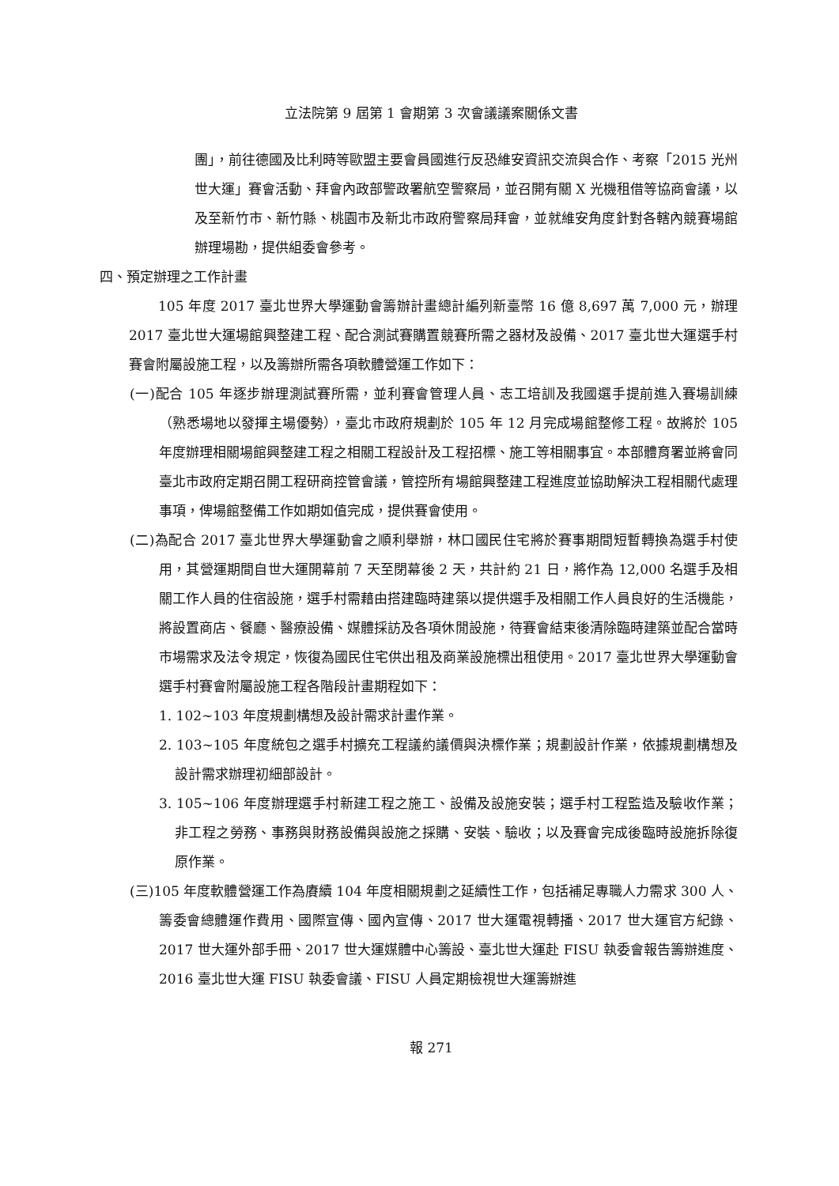立法院第 9 屆第 1 會期第 3 次會議議案關係文書
團」，前往德國及比利時等歐盟主要會員國進行反恐維安資訊交流與合作、考察「2015 光州世大運」賽會活動、拜會內政部警政署航空警察局，並召開有關 X 光機租借等協商會議，以及至新竹市、新竹縣、桃園市及新北市政府警察局拜會，並就維安角度針對各轄內競賽場館辦理場勘，提供組委會參考。
四、預定辦理之工作計畫
105 年度 2017 臺北世界大學運動會籌辦計畫總計編列新臺幣 16 億 8,697 萬 7,000 元，辦理 2017 臺北世大運場館興整建工程、配合測試賽購置競賽所需之器材及設備、2017 臺北世大運選手村賽會附屬設施工程，以及籌辦所需各項軟體營運工作如下：
(一)配合 105 年逐步辦理測試賽所需，並利賽會管理人員、志工培訓及我國選手提前進入賽場訓練（熟悉場地以發揮主場優勢），臺北市政府規劃於 105 年 12 月完成場館整修工程。故將於 105 年度辦理相關場館興整建工程之相關工程設計及工程招標、施工等相關事宜。本部體育署並將會同臺北市政府定期召開工程研商控管會議，管控所有場館興整建工程進度並協助解決工程相關代處理事項，俾場館整備工作如期如值完成，提供賽會使用。
(二)為配合 2017 臺北世界大學運動會之順利舉辦，林口國民住宅將於賽事期間短暫轉換為選手村使用，其營運期間自世大運開幕前 7 天至閉幕後 2 天，共計約 21 日，將作為 12,000 名選手及相關工作人員的住宿設施，選手村需藉由搭建臨時建築以提供選手及相關工作人員良好的生活機能，將設置商店、餐廳、醫療設備、媒體採訪及各項休閒設施，待賽會結束後清除臨時建築並配合當時市場需求及法令規定，恢復為國民住宅供出租及商業設施標出租使用。2017 臺北世界大學運動會選手村賽會附屬設施工程各階段計畫期程如下：
1. 102~103 年度規劃構想及設計需求計畫作業。
2. 103~105 年度統包之選手村擴充工程議約議價與決標作業；規劃設計作業，依據規劃構想及設計需求辦理初細部設計。
3. 105~106 年度辦理選手村新建工程之施工、設備及設施安裝；選手村工程監造及驗收作業；非工程之勞務、事務與財務設備與設施之採購、安裝、驗收；以及賽會完成後臨時設施拆除復原作業。
(三)105 年度軟體營運工作為賡續 104 年度相關規劃之延續性工作，包括補足專職人力需求 300 人、籌委會總體運作費用、國際宣傳、國內宣傳、2017 世大運電視轉播、2017 世大運官方紀錄、2017 世大運外部手冊、2017 世大運媒體中心籌設、臺北世大運赴 FISU 執委會報告籌辦進度、2016 臺北世大運 FISU 執委會議、FISU 人員定期檢視世大運籌辦進
報 271